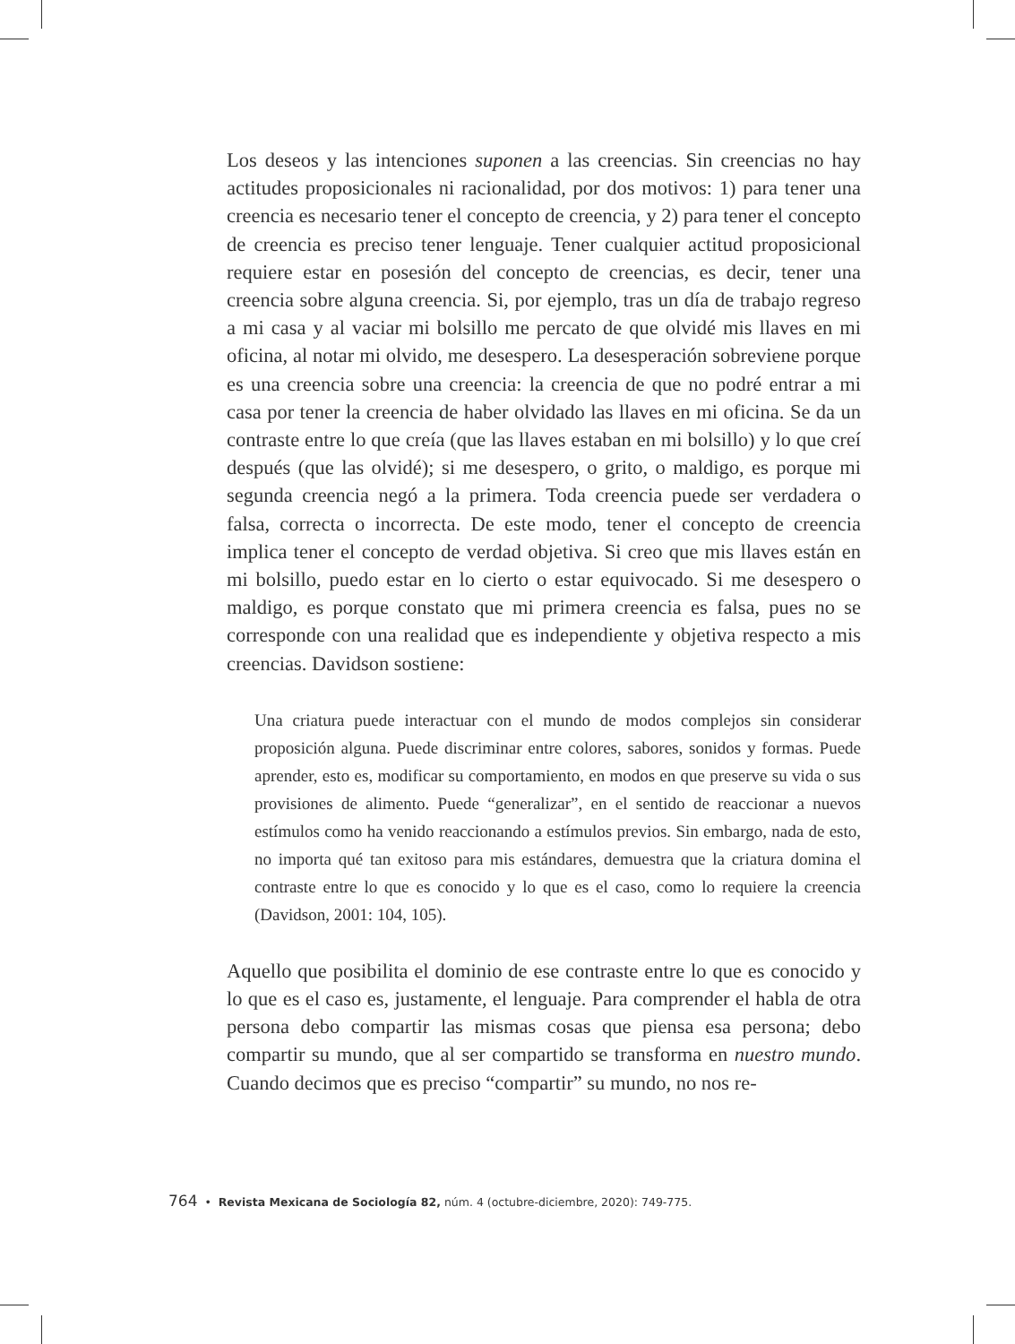Los deseos y las intenciones suponen a las creencias. Sin creencias no hay actitudes proposicionales ni racionalidad, por dos motivos: 1) para tener una creencia es necesario tener el concepto de creencia, y 2) para tener el concepto de creencia es preciso tener lenguaje. Tener cualquier actitud proposicional requiere estar en posesión del concepto de creencias, es decir, tener una creencia sobre alguna creencia. Si, por ejemplo, tras un día de trabajo regreso a mi casa y al vaciar mi bolsillo me percato de que olvidé mis llaves en mi oficina, al notar mi olvido, me desespero. La desesperación sobreviene porque es una creencia sobre una creencia: la creencia de que no podré entrar a mi casa por tener la creencia de haber olvidado las llaves en mi oficina. Se da un contraste entre lo que creía (que las llaves estaban en mi bolsillo) y lo que creí después (que las olvidé); si me desespero, o grito, o maldigo, es porque mi segunda creencia negó a la primera. Toda creencia puede ser verdadera o falsa, correcta o incorrecta. De este modo, tener el concepto de creencia implica tener el concepto de verdad objetiva. Si creo que mis llaves están en mi bolsillo, puedo estar en lo cierto o estar equivocado. Si me desespero o maldigo, es porque constato que mi primera creencia es falsa, pues no se corresponde con una realidad que es independiente y objetiva respecto a mis creencias. Davidson sostiene:
Una criatura puede interactuar con el mundo de modos complejos sin considerar proposición alguna. Puede discriminar entre colores, sabores, sonidos y formas. Puede aprender, esto es, modificar su comportamiento, en modos en que preserve su vida o sus provisiones de alimento. Puede “generalizar”, en el sentido de reaccionar a nuevos estímulos como ha venido reaccionando a estímulos previos. Sin embargo, nada de esto, no importa qué tan exitoso para mis estándares, demuestra que la criatura domina el contraste entre lo que es conocido y lo que es el caso, como lo requiere la creencia (Davidson, 2001: 104, 105).
Aquello que posibilita el dominio de ese contraste entre lo que es conocido y lo que es el caso es, justamente, el lenguaje. Para comprender el habla de otra persona debo compartir las mismas cosas que piensa esa persona; debo compartir su mundo, que al ser compartido se transforma en nuestro mundo. Cuando decimos que es preciso “compartir” su mundo, no nos re-
764 • Revista Mexicana de Sociología 82, núm. 4 (octubre-diciembre, 2020): 749-775.